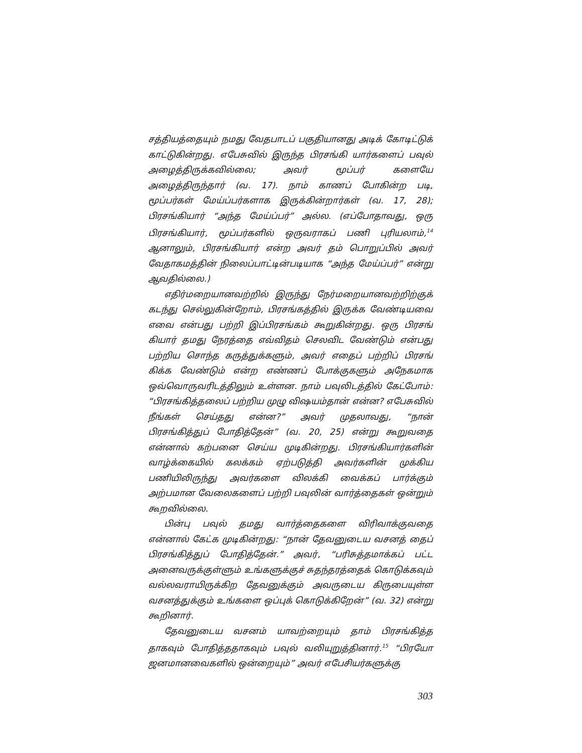சத்தியத்தையும் நமது வேதபாடப் பகுதியானது அடிக் கோடிட்டுக் காட்டுகின்றது. எபேசுவில் இருந்த பிரசங்கி யார்களைப் பவுல் அழைத்திருக்கவில்லை; அவர் மூப்பர் களையே அழைத்திருந்தார் (வ. 17). நாம் காணப் போகின்ற படி, மூப்பர்கள் மேய்ப்பர்களாக இருக்கின்றார்கள் (வ. 17, 28); பிரசங்கியார் “அந்த மேய்ப்பர்” அல்ல. (எப்போதாவது, ஒரு பிரசங்கியார், மூப்பர்களில் ஒருவராகப் பணி புரியலாம்,<sup>14</sup> ஆனாலும், பிரசங்கியார் என்ற அவர் தம் பொறுப்பில் அவர் வேதாகமத்தின் நிலைப்பாட்டின்படியாக “அந்த மேய்ப்பர்” என்று ஆவதில்லை.)
எதிர்மறையானவற்றில் இருந்து நேர்மறையானவற்றிற்குக் கடந்து செல்லுகின்றோம், பிரசங்கத்தில் இருக்க வேண்டியவை எவை என்பது பற்றி இப்பிரசங்கம் கூறுகின்றது. ஒரு பிரசங் கியார் தமது நேரத்தை எவ்விதம் செலவிட வேண்டும் என்பது பற்றிய சொந்த கருத்துக்களும், அவர் எதைப் பற்றிப் பிரசங் கிக்க வேண்டும் என்ற எண்ணப் போக்குகளும் அநேகமாக ஒவ்வொருவரிடத்திலும் உள்ளன. நாம் பவுலிடத்தில் கேட்போம்: “பிரசங்கித்தலைப் பற்றிய முழு விஷயம்தான் என்ன? எபேசுவில் நீங்கள் செய்தது என்ன?” அவர் முதலாவது, “நான் பிரசங்கித்துப் போதித்தேன்” (வ. 20, 25) என்று கூறுவதை என்னால் கற்பனை செய்ய முடிகின்றது. பிரசங்கியார்களின் வாழ்க்கையில் கலக்கம் ஏற்படுத்தி அவர்களின் முக்கிய பணியிலிருந்து அவர்களை விலக்கி வைக்கப் பார்க்கும் அற்பமான வேலைகளைப் பற்றி பவுலின் வார்த்தைகள் ஒன்றும் கூறவில்லை.
பின்பு பவுல் தமது வார்த்தைகளை விரிவாக்குவதை என்னால் கேட்க முடிகின்றது: “நான் தேவனுடைய வசனத் தைப் பிரசங்கித்துப் போதித்தேன்.” அவர், “பரிசுத்தமாக்கப் பட்ட அனைவருக்குள்ளும் உங்களுக்குச் சுதந்தரத்தைக் கொடுக்கவும் வல்லவராயிருக்கிற தேவனுக்கும் அவருடைய கிருபையுள்ள வசனத்துக்கும் உங்களை ஒப்புக் கொடுக்கிறேன்” (வ. 32) என்று கூறினார்.
தேவனுடைய வசனம் யாவற்றையும் தாம் பிரசங்கித்த தாகவும் போதித்ததாகவும் பவுல் வலியுறுத்தினார்.<sup>15</sup> “பிரயோ ஜனமானவைகளில் ஒன்றையும்” அவர் எபேசியர்களுக்கு
303